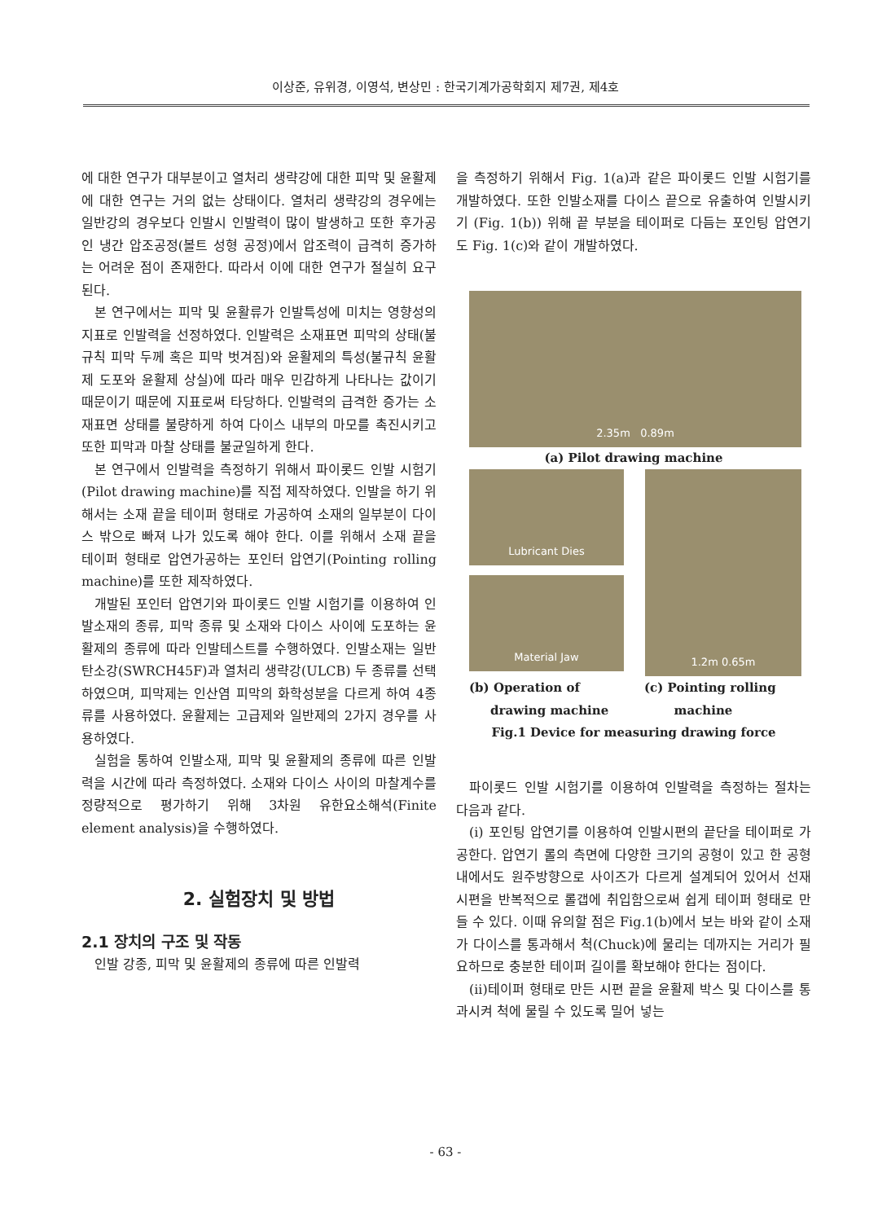이상준, 유위경, 이영석, 변상민 : 한국기계가공학회지 제7권, 제4호
에 대한 연구가 대부분이고 열처리 생략강에 대한 피막 및 윤활제에 대한 연구는 거의 없는 상태이다. 열처리 생략강의 경우에는 일반강의 경우보다 인발시 인발력이 많이 발생하고 또한 후가공인 냉간 압조공정(볼트 성형 공정)에서 압조력이 급격히 증가하는 어려운 점이 존재한다. 따라서 이에 대한 연구가 절실히 요구된다.
본 연구에서는 피막 및 윤활류가 인발특성에 미치는 영향성의 지표로 인발력을 선정하였다. 인발력은 소재표면 피막의 상태(불규칙 피막 두께 혹은 피막 벗겨짐)와 윤활제의 특성(불규칙 윤활제 도포와 윤활제 상실)에 따라 매우 민감하게 나타나는 값이기 때문이기 때문에 지표로써 타당하다. 인발력의 급격한 증가는 소재표면 상태를 불량하게 하여 다이스 내부의 마모를 촉진시키고 또한 피막과 마찰 상태를 불균일하게 한다.
본 연구에서 인발력을 측정하기 위해서 파이롯드 인발 시험기(Pilot drawing machine)를 직접 제작하였다. 인발을 하기 위해서는 소재 끝을 테이퍼 형태로 가공하여 소재의 일부분이 다이스 밖으로 빠져 나가 있도록 해야 한다. 이를 위해서 소재 끝을 테이퍼 형태로 압연가공하는 포인터 압연기(Pointing rolling machine)를 또한 제작하였다.
개발된 포인터 압연기와 파이롯드 인발 시험기를 이용하여 인발소재의 종류, 피막 종류 및 소재와 다이스 사이에 도포하는 윤활제의 종류에 따라 인발테스트를 수행하였다. 인발소재는 일반 탄소강(SWRCH45F)과 열처리 생략강(ULCB) 두 종류를 선택하였으며, 피막제는 인산염 피막의 화학성분을 다르게 하여 4종류를 사용하였다. 윤활제는 고급제와 일반제의 2가지 경우를 사용하였다.
실험을 통하여 인발소재, 피막 및 윤활제의 종류에 따른 인발력을 시간에 따라 측정하였다. 소재와 다이스 사이의 마찰계수를 정량적으로 평가하기 위해 3차원 유한요소해석(Finite element analysis)을 수행하였다.
2. 실험장치 및 방법
2.1 장치의 구조 및 작동
인발 강종, 피막 및 윤활제의 종류에 따른 인발력
을 측정하기 위해서 Fig. 1(a)과 같은 파이롯드 인발 시험기를 개발하였다. 또한 인발소재를 다이스 끝으로 유출하여 인발시키기 (Fig. 1(b)) 위해 끝 부분을 테이퍼로 다듬는 포인팅 압연기도 Fig. 1(c)와 같이 개발하였다.
2.35m 0.89m
(a) Pilot drawing machine
Lubricant Dies
Material Jaw
1.2m 0.65m
(b) Operation of
drawing machine
(c) Pointing rolling
machine
Fig.1 Device for measuring drawing force
파이롯드 인발 시험기를 이용하여 인발력을 측정하는 절차는 다음과 같다.
(i) 포인팅 압연기를 이용하여 인발시편의 끝단을 테이퍼로 가공한다. 압연기 롤의 측면에 다양한 크기의 공형이 있고 한 공형 내에서도 원주방향으로 사이즈가 다르게 설계되어 있어서 선재 시편을 반복적으로 롤갭에 취입함으로써 쉽게 테이퍼 형태로 만들 수 있다. 이때 유의할 점은 Fig.1(b)에서 보는 바와 같이 소재가 다이스를 통과해서 척(Chuck)에 물리는 데까지는 거리가 필요하므로 충분한 테이퍼 길이를 확보해야 한다는 점이다.
(ii)테이퍼 형태로 만든 시편 끝을 윤활제 박스 및 다이스를 통과시켜 척에 물릴 수 있도록 밀어 넣는
- 63 -